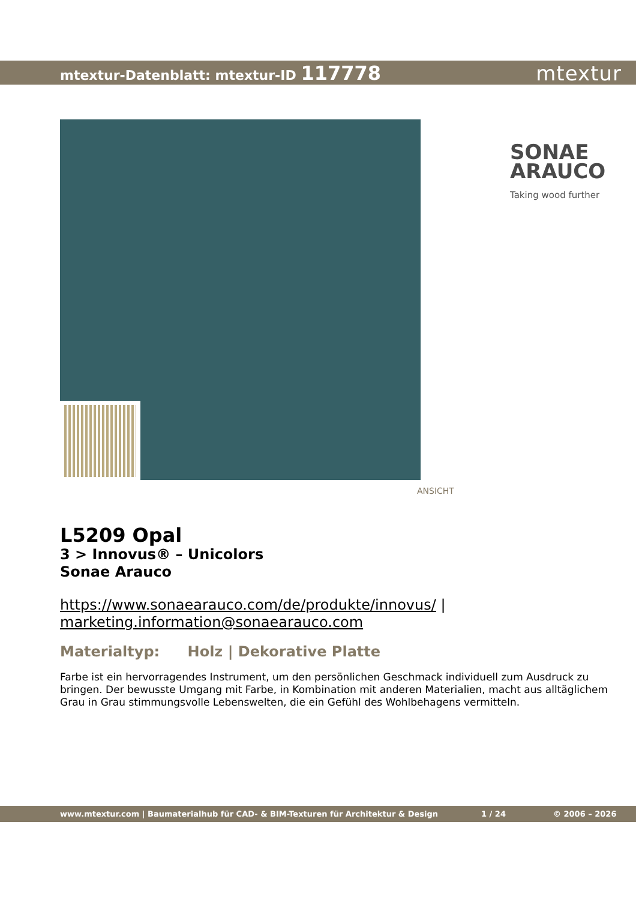mtextur-Datenblatt: mtextur-ID 117778
mtextur
SONAE
ARAUCO
Taking wood further
ANSICHT
L5209 Opal
3 > Innovus® – Unicolors
Sonae Arauco
https://www.sonaearauco.com/de/produkte/innovus/ |
marketing.information@sonaearauco.com
Materialtyp: Holz | Dekorative Platte
Farbe ist ein hervorragendes Instrument, um den persönlichen Geschmack individuell zum Ausdruck zu bringen. Der bewusste Umgang mit Farbe, in Kombination mit anderen Materialien, macht aus alltäglichem Grau in Grau stimmungsvolle Lebenswelten, die ein Gefühl des Wohlbehagens vermitteln.
www.mtextur.com | Baumaterialhub für CAD- & BIM-Texturen für Architektur & Design 1 / 24 © 2006 – 2026